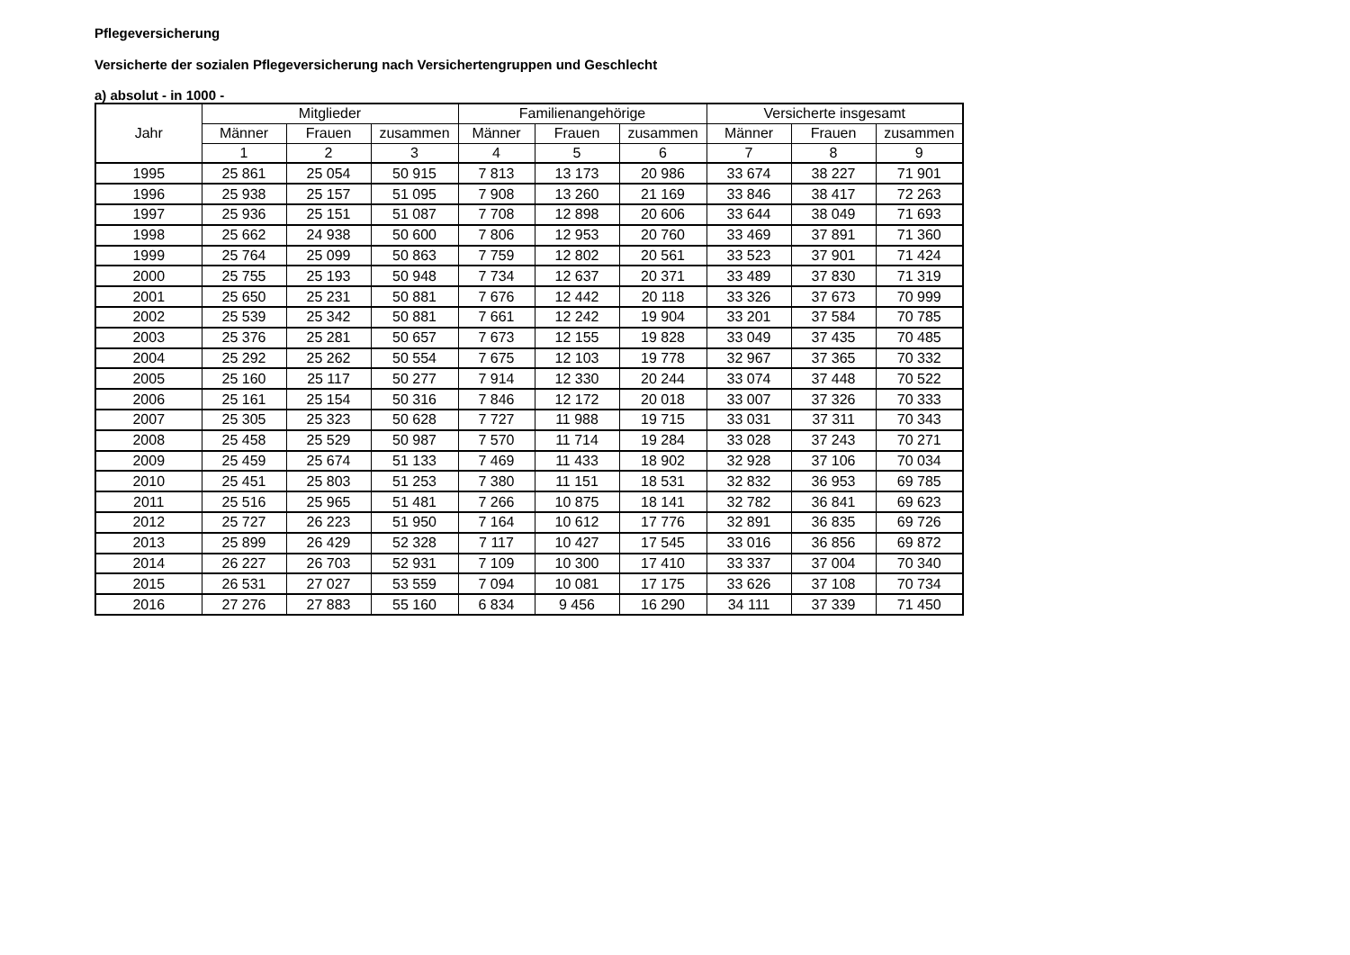Pflegeversicherung
Versicherte der sozialen Pflegeversicherung nach Versichertengruppen und Geschlecht
a) absolut - in 1000 -
| Jahr | Mitglieder | | | Familienangehörige | | | Versicherte insgesamt | | |
| --- | --- | --- | --- | --- | --- | --- | --- | --- | --- |
| | Männer | Frauen | zusammen | Männer | Frauen | zusammen | Männer | Frauen | zusammen |
| | 1 | 2 | 3 | 4 | 5 | 6 | 7 | 8 | 9 |
| 1995 | 25 861 | 25 054 | 50 915 | 7 813 | 13 173 | 20 986 | 33 674 | 38 227 | 71 901 |
| 1996 | 25 938 | 25 157 | 51 095 | 7 908 | 13 260 | 21 169 | 33 846 | 38 417 | 72 263 |
| 1997 | 25 936 | 25 151 | 51 087 | 7 708 | 12 898 | 20 606 | 33 644 | 38 049 | 71 693 |
| 1998 | 25 662 | 24 938 | 50 600 | 7 806 | 12 953 | 20 760 | 33 469 | 37 891 | 71 360 |
| 1999 | 25 764 | 25 099 | 50 863 | 7 759 | 12 802 | 20 561 | 33 523 | 37 901 | 71 424 |
| 2000 | 25 755 | 25 193 | 50 948 | 7 734 | 12 637 | 20 371 | 33 489 | 37 830 | 71 319 |
| 2001 | 25 650 | 25 231 | 50 881 | 7 676 | 12 442 | 20 118 | 33 326 | 37 673 | 70 999 |
| 2002 | 25 539 | 25 342 | 50 881 | 7 661 | 12 242 | 19 904 | 33 201 | 37 584 | 70 785 |
| 2003 | 25 376 | 25 281 | 50 657 | 7 673 | 12 155 | 19 828 | 33 049 | 37 435 | 70 485 |
| 2004 | 25 292 | 25 262 | 50 554 | 7 675 | 12 103 | 19 778 | 32 967 | 37 365 | 70 332 |
| 2005 | 25 160 | 25 117 | 50 277 | 7 914 | 12 330 | 20 244 | 33 074 | 37 448 | 70 522 |
| 2006 | 25 161 | 25 154 | 50 316 | 7 846 | 12 172 | 20 018 | 33 007 | 37 326 | 70 333 |
| 2007 | 25 305 | 25 323 | 50 628 | 7 727 | 11 988 | 19 715 | 33 031 | 37 311 | 70 343 |
| 2008 | 25 458 | 25 529 | 50 987 | 7 570 | 11 714 | 19 284 | 33 028 | 37 243 | 70 271 |
| 2009 | 25 459 | 25 674 | 51 133 | 7 469 | 11 433 | 18 902 | 32 928 | 37 106 | 70 034 |
| 2010 | 25 451 | 25 803 | 51 253 | 7 380 | 11 151 | 18 531 | 32 832 | 36 953 | 69 785 |
| 2011 | 25 516 | 25 965 | 51 481 | 7 266 | 10 875 | 18 141 | 32 782 | 36 841 | 69 623 |
| 2012 | 25 727 | 26 223 | 51 950 | 7 164 | 10 612 | 17 776 | 32 891 | 36 835 | 69 726 |
| 2013 | 25 899 | 26 429 | 52 328 | 7 117 | 10 427 | 17 545 | 33 016 | 36 856 | 69 872 |
| 2014 | 26 227 | 26 703 | 52 931 | 7 109 | 10 300 | 17 410 | 33 337 | 37 004 | 70 340 |
| 2015 | 26 531 | 27 027 | 53 559 | 7 094 | 10 081 | 17 175 | 33 626 | 37 108 | 70 734 |
| 2016 | 27 276 | 27 883 | 55 160 | 6 834 | 9 456 | 16 290 | 34 111 | 37 339 | 71 450 |